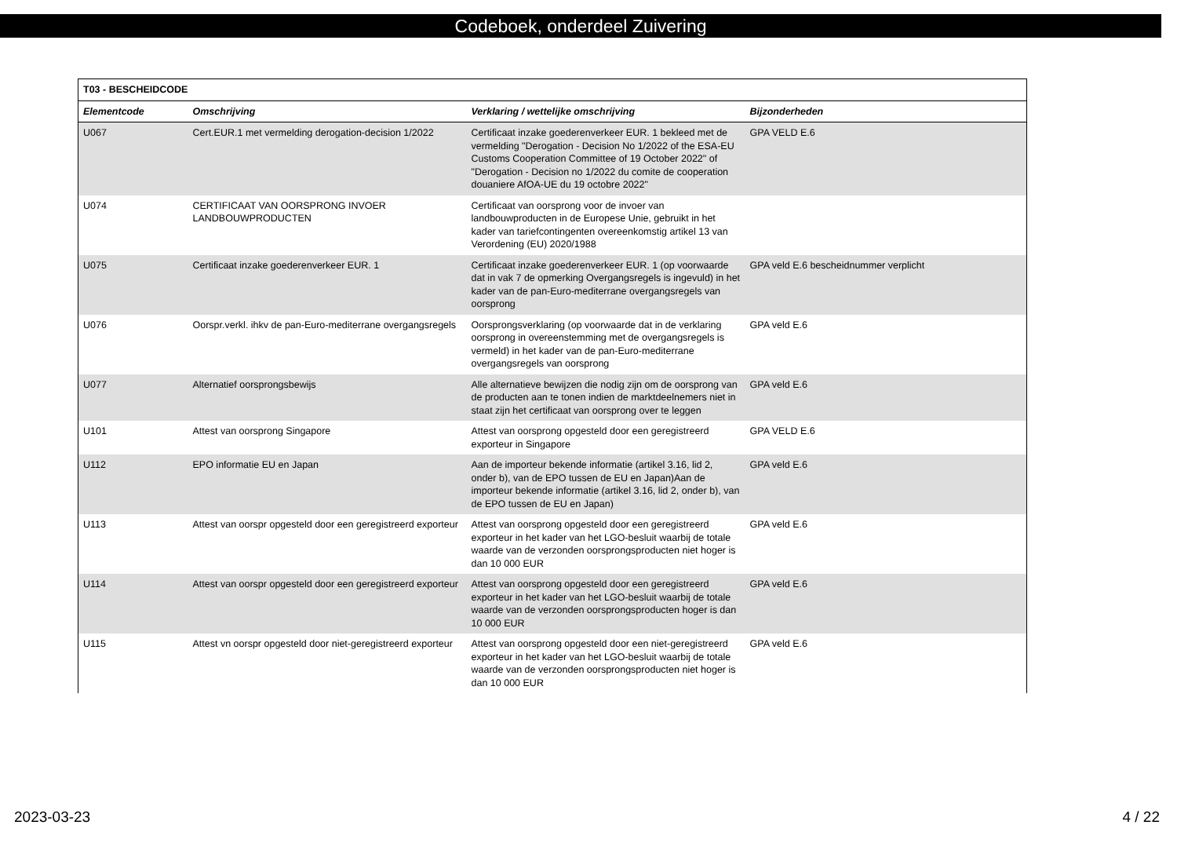Codeboek, onderdeel Zuivering
| T03 - BESCHEIDCODE | | | |
| --- | --- | --- | --- |
| Elementcode | Omschrijving | Verklaring / wettelijke omschrijving | Bijzonderheden |
| U067 | Cert.EUR.1 met vermelding derogation-decision 1/2022 | Certificaat inzake goederenverkeer EUR. 1 bekleed met de vermelding "Derogation - Decision No 1/2022 of the ESA-EU Customs Cooperation Committee of 19 October 2022" of "Derogation - Decision no 1/2022 du comite de cooperation douaniere AfOA-UE du 19 octobre 2022" | GPA VELD E.6 |
| U074 | CERTIFICAAT VAN OORSPRONG INVOER LANDBOUWPRODUCTEN | Certificaat van oorsprong voor de invoer van landbouwproducten in de Europese Unie, gebruikt in het kader van tariefcontingenten overeenkomstig artikel 13 van Verordening (EU) 2020/1988 | |
| U075 | Certificaat inzake goederenverkeer EUR. 1 | Certificaat inzake goederenverkeer EUR. 1 (op voorwaarde dat in vak 7 de opmerking Overgangsregels is ingevuld) in het kader van de pan-Euro-mediterrane overgangsregels van oorsprong | GPA veld E.6 bescheidnummer verplicht |
| U076 | Oorspr.verkl. ihkv de pan-Euro-mediterrane overgangsregels | Oorsprongsverklaring (op voorwaarde dat in de verklaring oorsprong in overeenstemming met de overgangsregels is vermeld) in het kader van de pan-Euro-mediterrane overgangsregels van oorsprong | GPA veld E.6 |
| U077 | Alternatief oorsprongsbewijs | Alle alternatieve bewijzen die nodig zijn om de oorsprong van de producten aan te tonen indien de marktdeelnemers niet in staat zijn het certificaat van oorsprong over te leggen | GPA veld E.6 |
| U101 | Attest van oorsprong Singapore | Attest van oorsprong opgesteld door een geregistreerd exporteur in Singapore | GPA VELD E.6 |
| U112 | EPO informatie EU en Japan | Aan de importeur bekende informatie (artikel 3.16, lid 2, onder b), van de EPO tussen de EU en Japan)Aan de importeur bekende informatie (artikel 3.16, lid 2, onder b), van de EPO tussen de EU en Japan) | GPA veld E.6 |
| U113 | Attest van oorspr opgesteld door een geregistreerd exporteur | Attest van oorsprong opgesteld door een geregistreerd exporteur in het kader van het LGO-besluit waarbij de totale waarde van de verzonden oorsprongsproducten niet hoger is dan 10 000 EUR | GPA veld E.6 |
| U114 | Attest van oorspr opgesteld door een geregistreerd exporteur | Attest van oorsprong opgesteld door een geregistreerd exporteur in het kader van het LGO-besluit waarbij de totale waarde van de verzonden oorsprongsproducten hoger is dan 10 000 EUR | GPA veld E.6 |
| U115 | Attest vn oorspr opgesteld door niet-geregistreerd exporteur | Attest van oorsprong opgesteld door een niet-geregistreerd exporteur in het kader van het LGO-besluit waarbij de totale waarde van de verzonden oorsprongsproducten niet hoger is dan 10 000 EUR | GPA veld E.6 |
2023-03-23 4 / 22